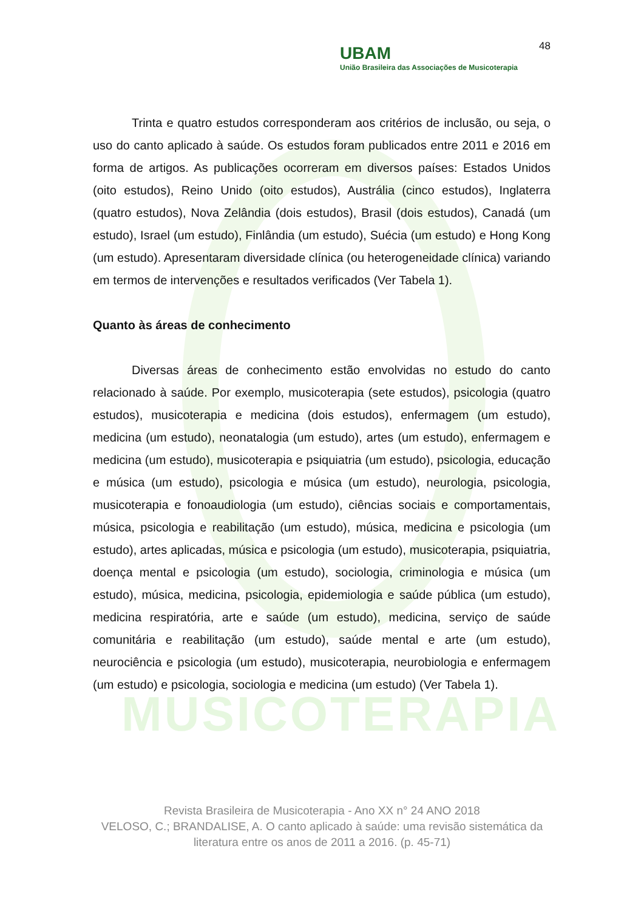MUSICOTERAPIA
48
UBAM
União Brasileira das Associações de Musicoterapia
Trinta e quatro estudos corresponderam aos critérios de inclusão, ou seja, o uso do canto aplicado à saúde. Os estudos foram publicados entre 2011 e 2016 em forma de artigos. As publicações ocorreram em diversos países: Estados Unidos (oito estudos), Reino Unido (oito estudos), Austrália (cinco estudos), Inglaterra (quatro estudos), Nova Zelândia (dois estudos), Brasil (dois estudos), Canadá (um estudo), Israel (um estudo), Finlândia (um estudo), Suécia (um estudo) e Hong Kong (um estudo). Apresentaram diversidade clínica (ou heterogeneidade clínica) variando em termos de intervenções e resultados verificados (Ver Tabela 1).
Quanto às áreas de conhecimento
Diversas áreas de conhecimento estão envolvidas no estudo do canto relacionado à saúde. Por exemplo, musicoterapia (sete estudos), psicologia (quatro estudos), musicoterapia e medicina (dois estudos), enfermagem (um estudo), medicina (um estudo), neonatalogia (um estudo), artes (um estudo), enfermagem e medicina (um estudo), musicoterapia e psiquiatria (um estudo), psicologia, educação e música (um estudo), psicologia e música (um estudo), neurologia, psicologia, musicoterapia e fonoaudiologia (um estudo), ciências sociais e comportamentais, música, psicologia e reabilitação (um estudo), música, medicina e psicologia (um estudo), artes aplicadas, música e psicologia (um estudo), musicoterapia, psiquiatria, doença mental e psicologia (um estudo), sociologia, criminologia e música (um estudo), música, medicina, psicologia, epidemiologia e saúde pública (um estudo), medicina respiratória, arte e saúde (um estudo), medicina, serviço de saúde comunitária e reabilitação (um estudo), saúde mental e arte (um estudo), neurociência e psicologia (um estudo), musicoterapia, neurobiologia e enfermagem (um estudo) e psicologia, sociologia e medicina (um estudo) (Ver Tabela 1).
Revista Brasileira de Musicoterapia - Ano XX n° 24 ANO 2018
VELOSO, C.; BRANDALISE, A. O canto aplicado à saúde: uma revisão sistemática da literatura entre os anos de 2011 a 2016. (p. 45-71)